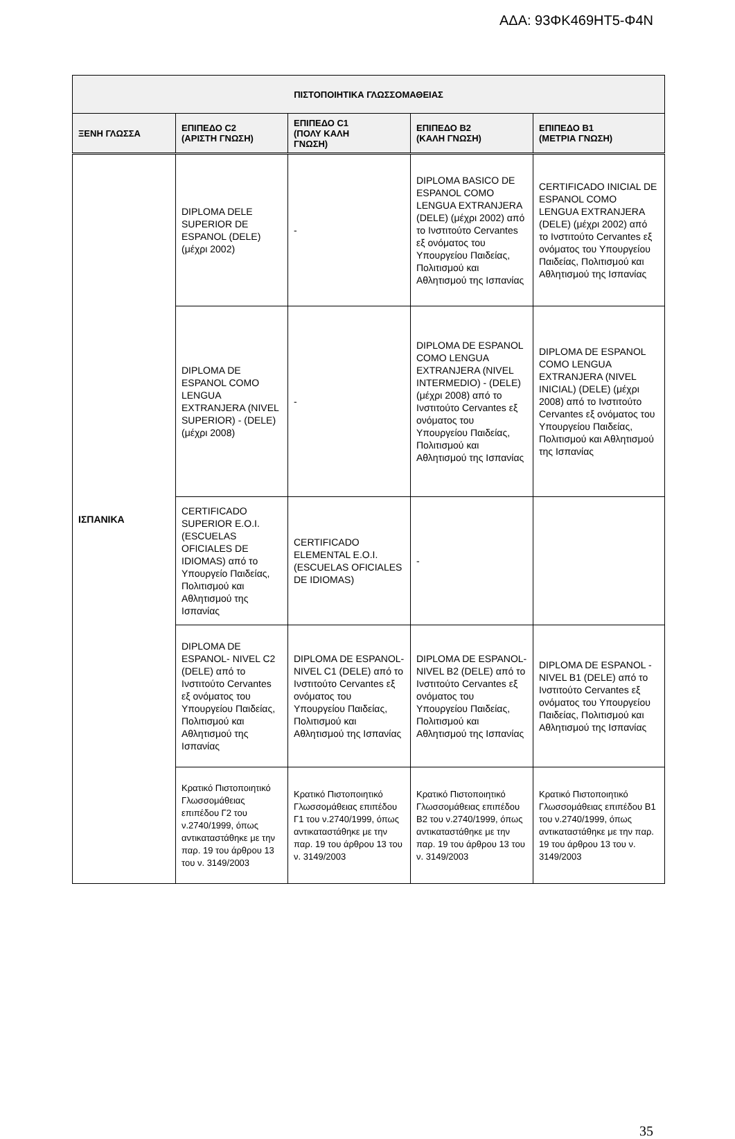ΑΔΑ: 93ΦΚ469ΗΤ5-Φ4Ν
| ΠΙΣΤΟΠΟΙΗΤΙΚΑ ΓΛΩΣΣΟΜΑΘΕΙΑΣ | | | | |
| --- | --- | --- | --- | --- |
| ΞΕΝΗ ΓΛΩΣΣΑ | ΕΠΙΠΕΔΟ C2 (ΑΡΙΣΤΗ ΓΝΩΣΗ) | ΕΠΙΠΕΔΟ C1 (ΠΟΛΥ ΚΑΛΗ ΓΝΩΣΗ) | ΕΠΙΠΕΔΟ B2 (ΚΑΛΗ ΓΝΩΣΗ) | ΕΠΙΠΕΔΟ B1 (ΜΕΤΡΙΑ ΓΝΩΣΗ) |
| ΙΣΠΑΝΙΚΑ | DIPLOMA DELE SUPERIOR DE ESPANOL (DELE) (μέχρι 2002) | - | DIPLOMA BASICO DE ESPANOL COMO LENGUA EXTRANJERA (DELE) (μέχρι 2002) από το Ινστιτούτο Cervantes εξ ονόματος του Υπουργείου Παιδείας, Πολιτισμού και Αθλητισμού της Ισπανίας | CERTIFICADO INICIAL DE ESPANOL COMO LENGUA EXTRANJERA (DELE) (μέχρι 2002) από το Ινστιτούτο Cervantes εξ ονόματος του Υπουργείου Παιδείας, Πολιτισμού και Αθλητισμού της Ισπανίας |
| | DIPLOMA DE ESPANOL COMO LENGUA EXTRANJERA (NIVEL SUPERIOR) - (DELE) (μέχρι 2008) | - | DIPLOMA DE ESPANOL COMO LENGUA EXTRANJERA (NIVEL INTERMEDIO) - (DELE) (μέχρι 2008) από το Ινστιτούτο Cervantes εξ ονόματος του Υπουργείου Παιδείας, Πολιτισμού και Αθλητισμού της Ισπανίας | DIPLOMA DE ESPANOL COMO LENGUA EXTRANJERA (NIVEL INICIAL) (DELE) (μέχρι 2008) από το Ινστιτούτο Cervantes εξ ονόματος του Υπουργείου Παιδείας, Πολιτισμού και Αθλητισμού της Ισπανίας |
| | CERTIFICADO SUPERIOR E.O.I. (ESCUELAS OFICIALES DE IDIOMAS) από το Υπουργείο Παιδείας, Πολιτισμού και Αθλητισμού της Ισπανίας | CERTIFICADO ELEMENTAL E.O.I. (ESCUELAS OFICIALES DE IDIOMAS) | - | |
| | DIPLOMA DE ESPANOL- NIVEL C2 (DELE) από το Ινστιτούτο Cervantes εξ ονόματος του Υπουργείου Παιδείας, Πολιτισμού και Αθλητισμού της Ισπανίας | DIPLOMA DE ESPANOL-NIVEL C1 (DELE) από το Ινστιτούτο Cervantes εξ ονόματος του Υπουργείου Παιδείας, Πολιτισμού και Αθλητισμού της Ισπανίας | DIPLOMA DE ESPANOL-NIVEL B2 (DELE) από το Ινστιτούτο Cervantes εξ ονόματος του Υπουργείου Παιδείας, Πολιτισμού και Αθλητισμού της Ισπανίας | DIPLOMA DE ESPANOL -NIVEL B1 (DELE) από το Ινστιτούτο Cervantes εξ ονόματος του Υπουργείου Παιδείας, Πολιτισμού και Αθλητισμού της Ισπανίας |
| | Κρατικό Πιστοποιητικό Γλωσσομάθειας επιπέδου Γ2 του ν.2740/1999, όπως αντικαταστάθηκε με την παρ. 19 του άρθρου 13 του ν. 3149/2003 | Κρατικό Πιστοποιητικό Γλωσσομάθειας επιπέδου Γ1 του ν.2740/1999, όπως αντικαταστάθηκε με την παρ. 19 του άρθρου 13 του ν. 3149/2003 | Κρατικό Πιστοποιητικό Γλωσσομάθειας επιπέδου Β2 του ν.2740/1999, όπως αντικαταστάθηκε με την παρ. 19 του άρθρου 13 του ν. 3149/2003 | Κρατικό Πιστοποιητικό Γλωσσομάθειας επιπέδου Β1 του ν.2740/1999, όπως αντικαταστάθηκε με την παρ. 19 του άρθρου 13 του ν. 3149/2003 |
35